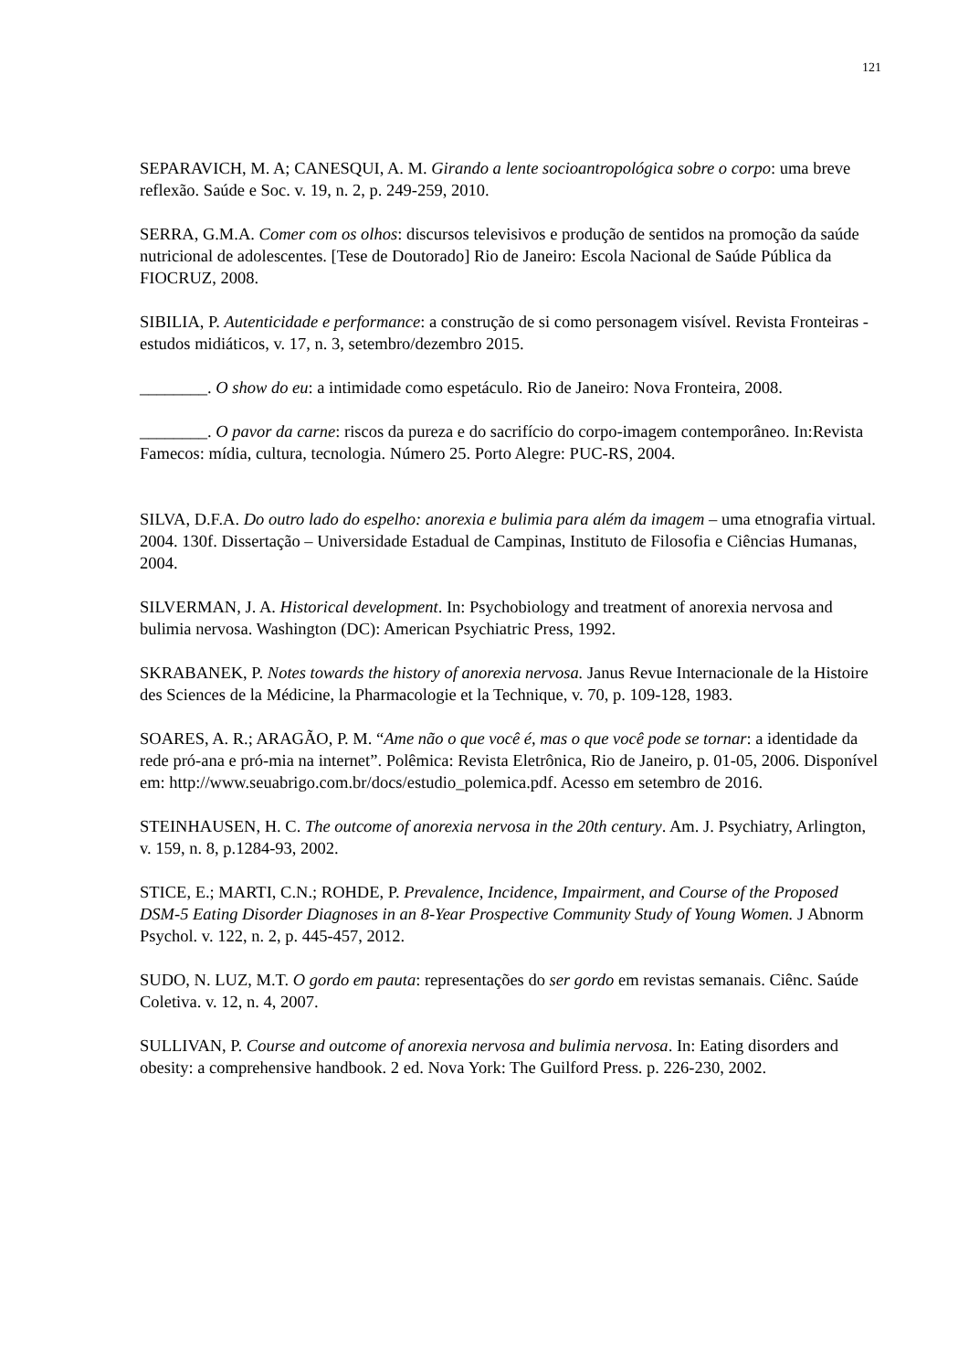121
SEPARAVICH, M. A; CANESQUI, A. M. Girando a lente socioantropológica sobre o corpo: uma breve reflexão. Saúde e Soc. v. 19, n. 2, p. 249-259, 2010.
SERRA, G.M.A. Comer com os olhos: discursos televisivos e produção de sentidos na promoção da saúde nutricional de adolescentes. [Tese de Doutorado] Rio de Janeiro: Escola Nacional de Saúde Pública da FIOCRUZ, 2008.
SIBILIA, P. Autenticidade e performance: a construção de si como personagem visível. Revista Fronteiras - estudos midiáticos, v. 17, n. 3, setembro/dezembro 2015.
________. O show do eu: a intimidade como espetáculo. Rio de Janeiro: Nova Fronteira, 2008.
________. O pavor da carne: riscos da pureza e do sacrifício do corpo-imagem contemporâneo. In:Revista Famecos: mídia, cultura, tecnologia. Número 25. Porto Alegre: PUC-RS, 2004.
SILVA, D.F.A. Do outro lado do espelho: anorexia e bulimia para além da imagem – uma etnografia virtual. 2004. 130f. Dissertação – Universidade Estadual de Campinas, Instituto de Filosofia e Ciências Humanas, 2004.
SILVERMAN, J. A. Historical development. In: Psychobiology and treatment of anorexia nervosa and bulimia nervosa. Washington (DC): American Psychiatric Press, 1992.
SKRABANEK, P. Notes towards the history of anorexia nervosa. Janus Revue Internacionale de la Histoire des Sciences de la Médicine, la Pharmacologie et la Technique, v. 70, p. 109-128, 1983.
SOARES, A. R.; ARAGÃO, P. M. “Ame não o que você é, mas o que você pode se tornar: a identidade da rede pró-ana e pró-mia na internet”. Polêmica: Revista Eletrônica, Rio de Janeiro, p. 01-05, 2006. Disponível em: http://www.seuabrigo.com.br/docs/estudio_polemica.pdf. Acesso em setembro de 2016.
STEINHAUSEN, H. C. The outcome of anorexia nervosa in the 20th century. Am. J. Psychiatry, Arlington, v. 159, n. 8, p.1284-93, 2002.
STICE, E.; MARTI, C.N.; ROHDE, P. Prevalence, Incidence, Impairment, and Course of the Proposed DSM-5 Eating Disorder Diagnoses in an 8-Year Prospective Community Study of Young Women. J Abnorm Psychol. v. 122, n. 2, p. 445-457, 2012.
SUDO, N. LUZ, M.T. O gordo em pauta: representações do ser gordo em revistas semanais. Ciênc. Saúde Coletiva. v. 12, n. 4, 2007.
SULLIVAN, P. Course and outcome of anorexia nervosa and bulimia nervosa. In: Eating disorders and obesity: a comprehensive handbook. 2 ed. Nova York: The Guilford Press. p. 226-230, 2002.